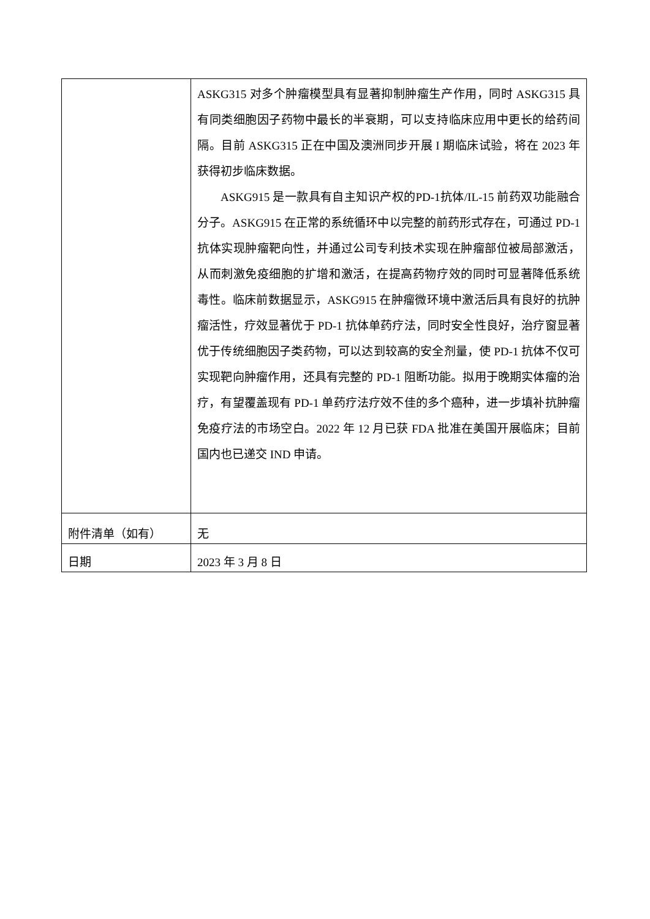| | ASKG315 对多个肿瘤模型具有显著抑制肿瘤生产作用，同时 ASKG315 具有同类细胞因子药物中最长的半衰期，可以支持临床应用中更长的给药间隔。目前 ASKG315 正在中国及澳洲同步开展 I 期临床试验，将在 2023 年获得初步临床数据。 ASKG915 是一款具有自主知识产权的PD-1抗体/IL-15 前药双功能融合分子。ASKG915 在正常的系统循环中以完整的前药形式存在，可通过 PD-1 抗体实现肿瘤靶向性，并通过公司专利技术实现在肿瘤部位被局部激活，从而刺激免疫细胞的扩增和激活，在提高药物疗效的同时可显著降低系统毒性。临床前数据显示，ASKG915 在肿瘤微环境中激活后具有良好的抗肿瘤活性，疗效显著优于 PD-1 抗体单药疗法，同时安全性良好，治疗窗显著优于传统细胞因子类药物，可以达到较高的安全剂量，使 PD-1 抗体不仅可实现靶向肿瘤作用，还具有完整的 PD-1 阻断功能。拟用于晚期实体瘤的治疗，有望覆盖现有 PD-1 单药疗法疗效不佳的多个癌种，进一步填补抗肿瘤免疫疗法的市场空白。2022 年 12 月已获 FDA 批准在美国开展临床；目前国内也已递交 IND 申请。 |
| 附件清单（如有） | 无 |
| 日期 | 2023 年 3 月 8 日 |